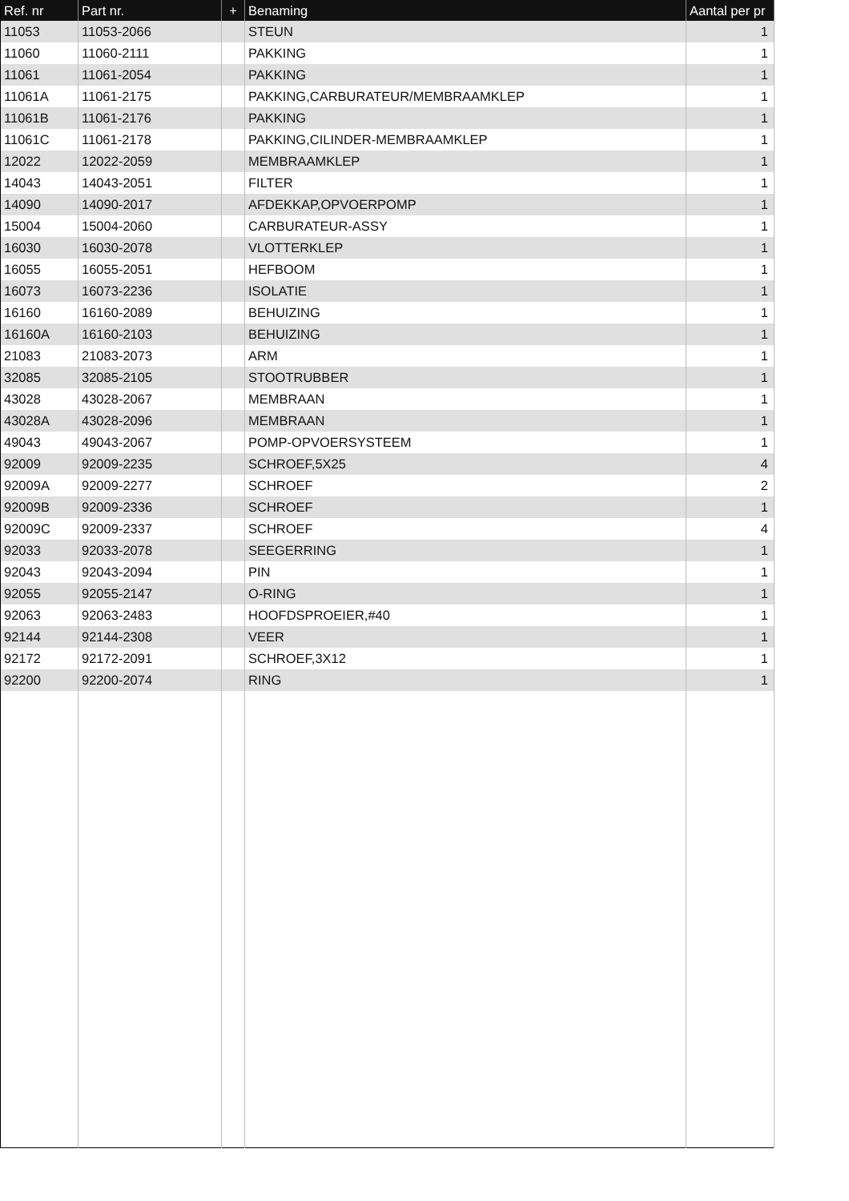| Ref. nr | Part nr. | + | Benaming | Aantal per pr |
| --- | --- | --- | --- | --- |
| 11053 | 11053-2066 | | STEUN | 1 |
| 11060 | 11060-2111 | | PAKKING | 1 |
| 11061 | 11061-2054 | | PAKKING | 1 |
| 11061A | 11061-2175 | | PAKKING,CARBURATEUR/MEMBRAAMKLEP | 1 |
| 11061B | 11061-2176 | | PAKKING | 1 |
| 11061C | 11061-2178 | | PAKKING,CILINDER-MEMBRAAMKLEP | 1 |
| 12022 | 12022-2059 | | MEMBRAAMKLEP | 1 |
| 14043 | 14043-2051 | | FILTER | 1 |
| 14090 | 14090-2017 | | AFDEKKAP,OPVOERPOMP | 1 |
| 15004 | 15004-2060 | | CARBURATEUR-ASSY | 1 |
| 16030 | 16030-2078 | | VLOTTERKLEP | 1 |
| 16055 | 16055-2051 | | HEFBOOM | 1 |
| 16073 | 16073-2236 | | ISOLATIE | 1 |
| 16160 | 16160-2089 | | BEHUIZING | 1 |
| 16160A | 16160-2103 | | BEHUIZING | 1 |
| 21083 | 21083-2073 | | ARM | 1 |
| 32085 | 32085-2105 | | STOOTRUBBER | 1 |
| 43028 | 43028-2067 | | MEMBRAAN | 1 |
| 43028A | 43028-2096 | | MEMBRAAN | 1 |
| 49043 | 49043-2067 | | POMP-OPVOERSYSTEEM | 1 |
| 92009 | 92009-2235 | | SCHROEF,5X25 | 4 |
| 92009A | 92009-2277 | | SCHROEF | 2 |
| 92009B | 92009-2336 | | SCHROEF | 1 |
| 92009C | 92009-2337 | | SCHROEF | 4 |
| 92033 | 92033-2078 | | SEEGERRING | 1 |
| 92043 | 92043-2094 | | PIN | 1 |
| 92055 | 92055-2147 | | O-RING | 1 |
| 92063 | 92063-2483 | | HOOFDSPROEIER,#40 | 1 |
| 92144 | 92144-2308 | | VEER | 1 |
| 92172 | 92172-2091 | | SCHROEF,3X12 | 1 |
| 92200 | 92200-2074 | | RING | 1 |